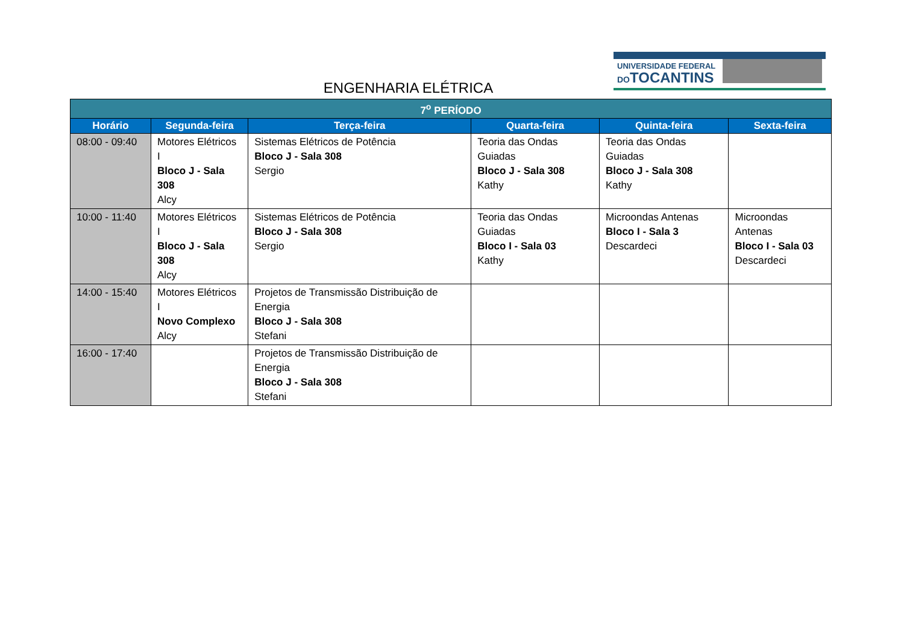ENGENHARIA ELÉTRICA
UNIVERSIDADE FEDERAL
DOTOCANTINS
| 7<sup>o</sup> PERÍODO | | | | | |
| --- | --- | --- | --- | --- | --- |
| Horário | Segunda-feira | Terça-feira | Quarta-feira | Quinta-feira | Sexta-feira |
| 08:00 - 09:40 | Motores Elétricos I Bloco J - Sala 308 Alcy | Sistemas Elétricos de Potência Bloco J - Sala 308 Sergio | Teoria das Ondas Guiadas Bloco J - Sala 308 Kathy | Teoria das Ondas Guiadas Bloco J - Sala 308 Kathy | |
| 10:00 - 11:40 | Motores Elétricos I Bloco J - Sala 308 Alcy | Sistemas Elétricos de Potência Bloco J - Sala 308 Sergio | Teoria das Ondas Guiadas Bloco I - Sala 03 Kathy | Microondas Antenas Bloco I - Sala 3 Descardeci | Microondas Antenas Bloco I - Sala 03 Descardeci |
| 14:00 - 15:40 | Motores Elétricos I Novo Complexo Alcy | Projetos de Transmissão Distribuição de Energia Bloco J - Sala 308 Stefani | | | |
| 16:00 - 17:40 | | Projetos de Transmissão Distribuição de Energia Bloco J - Sala 308 Stefani | | | |